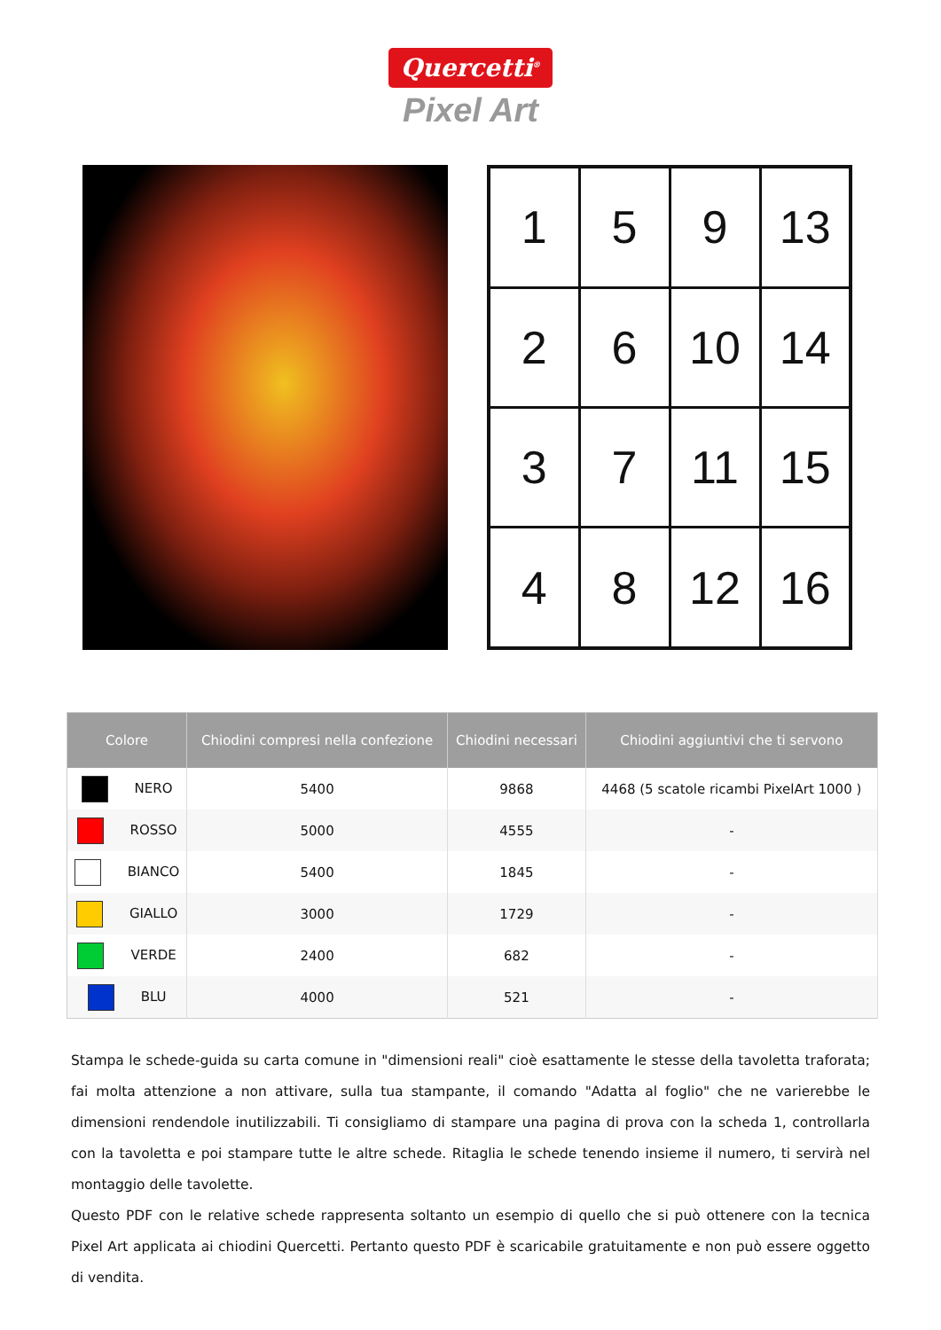Quercetti<sup>®</sup>
Pixel Art
| 1 | 5 | 9 | 13 |
| 2 | 6 | 10 | 14 |
| 3 | 7 | 11 | 15 |
| 4 | 8 | 12 | 16 |
| Colore | Chiodini compresi nella confezione | Chiodini necessari | Chiodini aggiuntivi che ti servono |
| --- | --- | --- | --- |
| NERO | 5400 | 9868 | 4468 (5 scatole ricambi PixelArt 1000 ) |
| ROSSO | 5000 | 4555 | - |
| BIANCO | 5400 | 1845 | - |
| GIALLO | 3000 | 1729 | - |
| VERDE | 2400 | 682 | - |
| BLU | 4000 | 521 | - |
Stampa le schede-guida su carta comune in "dimensioni reali" cioè esattamente le stesse della tavoletta traforata; fai molta attenzione a non attivare, sulla tua stampante, il comando "Adatta al foglio" che ne varierebbe le dimensioni rendendole inutilizzabili. Ti consigliamo di stampare una pagina di prova con la scheda 1, controllarla con la tavoletta e poi stampare tutte le altre schede. Ritaglia le schede tenendo insieme il numero, ti servirà nel montaggio delle tavolette.
Questo PDF con le relative schede rappresenta soltanto un esempio di quello che si può ottenere con la tecnica Pixel Art applicata ai chiodini Quercetti. Pertanto questo PDF è scaricabile gratuitamente e non può essere oggetto di vendita.